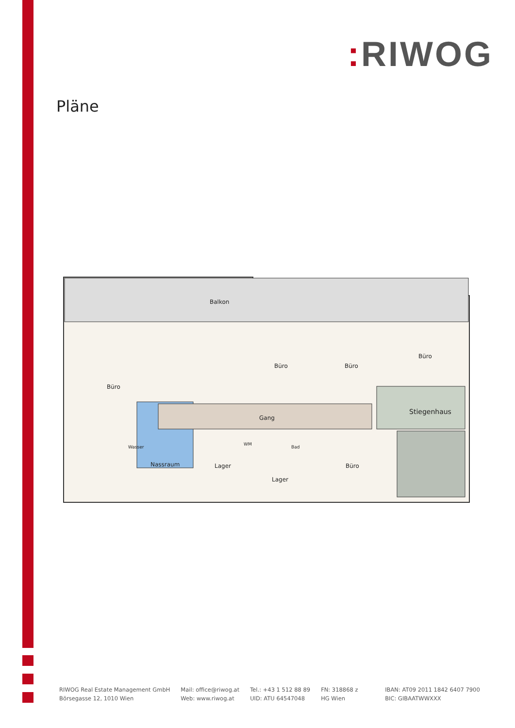: RIWOG
Pläne
Balkon
Büro
Büro Büro
Büro
Gang
Stiegenhaus
Wasser
Nassraum Lager
WM
Bad
Lager
Büro
RIWOG Real Estate Management GmbH
Börsegasse 12, 1010 Wien
Mail: office@riwog.at
Web: www.riwog.at
Tel.: +43 1 512 88 89
UID: ATU 64547048
FN: 318868 z
HG Wien
IBAN: AT09 2011 1842 6407 7900
BIC: GIBAATWWXXX